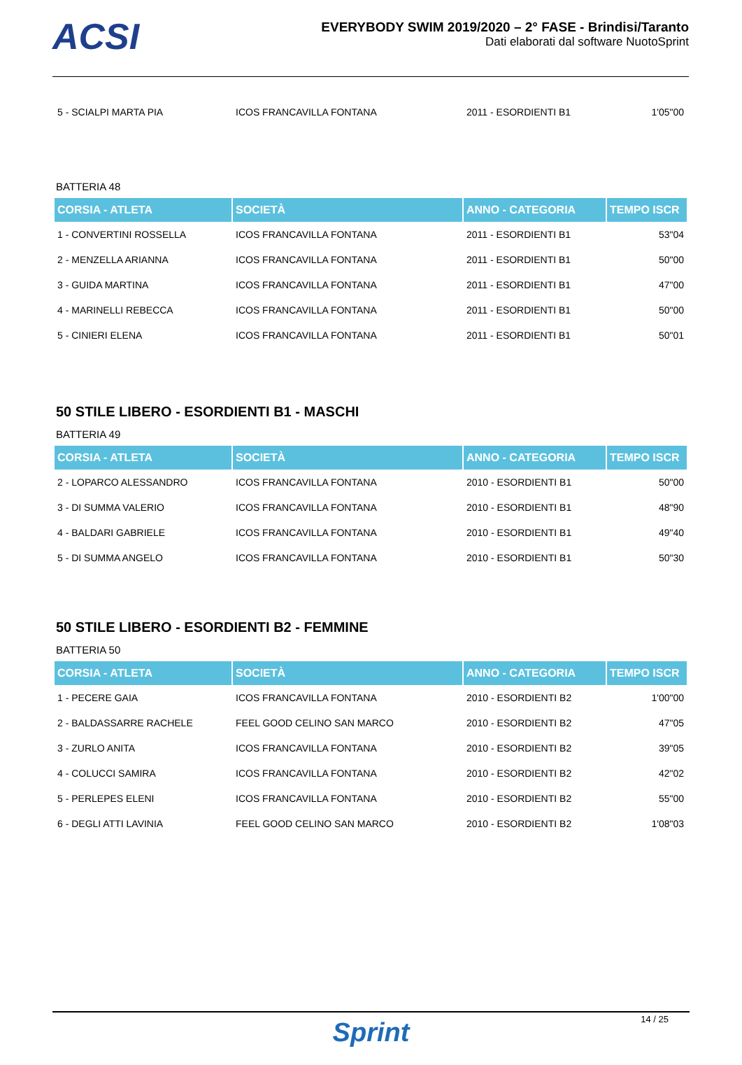ACSI
EVERYBODY SWIM 2019/2020 – 2° FASE - Brindisi/Taranto
Dati elaborati dal software NuotoSprint
| 5 - SCIALPI MARTA PIA | ICOS FRANCAVILLA FONTANA | 2011 - ESORDIENTI B1 | 1'05"00 |
BATTERIA 48
| CORSIA - ATLETA | SOCIETÀ | ANNO - CATEGORIA | TEMPO ISCR |
| --- | --- | --- | --- |
| 1 - CONVERTINI ROSSELLA | ICOS FRANCAVILLA FONTANA | 2011 - ESORDIENTI B1 | 53"04 |
| 2 - MENZELLA ARIANNA | ICOS FRANCAVILLA FONTANA | 2011 - ESORDIENTI B1 | 50"00 |
| 3 - GUIDA MARTINA | ICOS FRANCAVILLA FONTANA | 2011 - ESORDIENTI B1 | 47"00 |
| 4 - MARINELLI REBECCA | ICOS FRANCAVILLA FONTANA | 2011 - ESORDIENTI B1 | 50"00 |
| 5 - CINIERI ELENA | ICOS FRANCAVILLA FONTANA | 2011 - ESORDIENTI B1 | 50"01 |
50 STILE LIBERO - ESORDIENTI B1 - MASCHI
BATTERIA 49
| CORSIA - ATLETA | SOCIETÀ | ANNO - CATEGORIA | TEMPO ISCR |
| --- | --- | --- | --- |
| 2 - LOPARCO ALESSANDRO | ICOS FRANCAVILLA FONTANA | 2010 - ESORDIENTI B1 | 50"00 |
| 3 - DI SUMMA VALERIO | ICOS FRANCAVILLA FONTANA | 2010 - ESORDIENTI B1 | 48"90 |
| 4 - BALDARI GABRIELE | ICOS FRANCAVILLA FONTANA | 2010 - ESORDIENTI B1 | 49"40 |
| 5 - DI SUMMA ANGELO | ICOS FRANCAVILLA FONTANA | 2010 - ESORDIENTI B1 | 50"30 |
50 STILE LIBERO - ESORDIENTI B2 - FEMMINE
BATTERIA 50
| CORSIA - ATLETA | SOCIETÀ | ANNO - CATEGORIA | TEMPO ISCR |
| --- | --- | --- | --- |
| 1 - PECERE GAIA | ICOS FRANCAVILLA FONTANA | 2010 - ESORDIENTI B2 | 1'00"00 |
| 2 - BALDASSARRE RACHELE | FEEL GOOD CELINO SAN MARCO | 2010 - ESORDIENTI B2 | 47"05 |
| 3 - ZURLO ANITA | ICOS FRANCAVILLA FONTANA | 2010 - ESORDIENTI B2 | 39"05 |
| 4 - COLUCCI SAMIRA | ICOS FRANCAVILLA FONTANA | 2010 - ESORDIENTI B2 | 42"02 |
| 5 - PERLEPES ELENI | ICOS FRANCAVILLA FONTANA | 2010 - ESORDIENTI B2 | 55"00 |
| 6 - DEGLI ATTI LAVINIA | FEEL GOOD CELINO SAN MARCO | 2010 - ESORDIENTI B2 | 1'08"03 |
14 / 25
Sprint